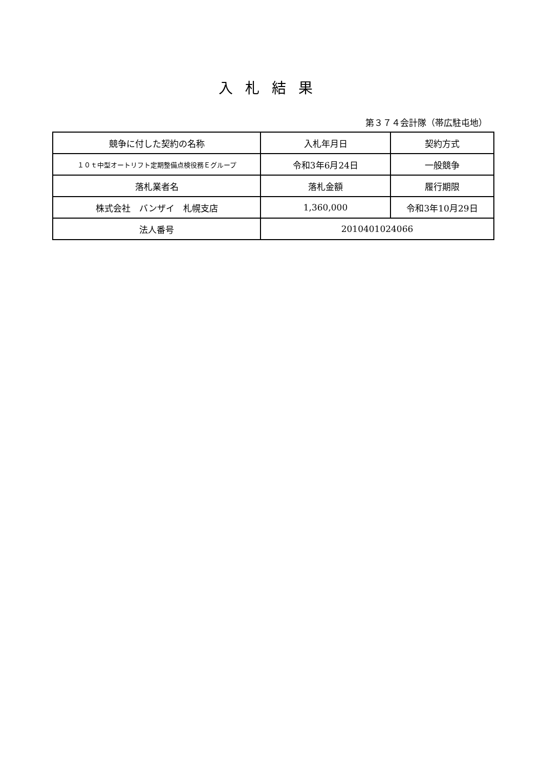入札結果
第３７４会計隊（帯広駐屯地）
| 競争に付した契約の名称 | 入札年月日 | 契約方式 |
| １０ｔ中型オートリフト定期整備点検役務Ｅグループ | 令和3年6月24日 | 一般競争 |
| 落札業者名 | 落札金額 | 履行期限 |
| 株式会社 バンザイ 札幌支店 | 1,360,000 | 令和3年10月29日 |
| 法人番号 | 2010401024066 | |